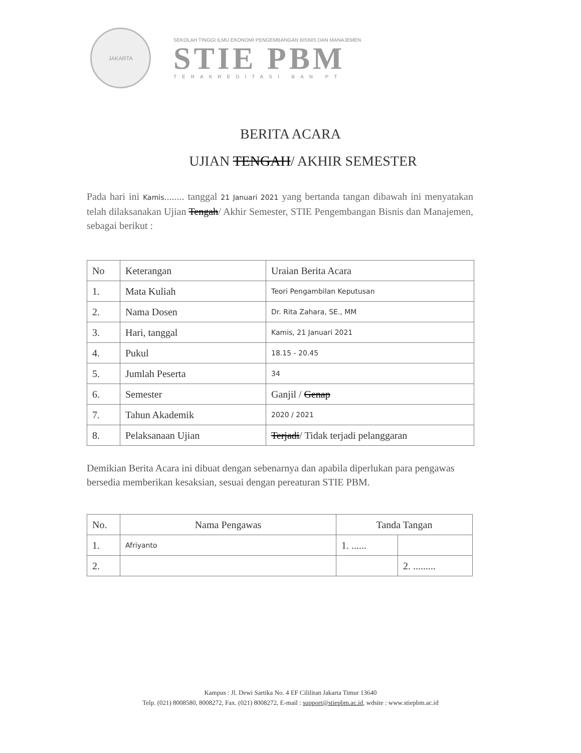JAKARTA
SEKOLAH TINGGI ILMU EKONOMI PENGEMBANGAN BISNIS DAN MANAJEMEN
STIE PBM
TERAKREDITASI BAN PT
BERITA ACARA
UJIAN TENGAH/ AKHIR SEMESTER
Pada hari ini Kamis........ tanggal 21 Januari 2021 yang bertanda tangan dibawah ini menyatakan telah dilaksanakan Ujian Tengah/ Akhir Semester, STIE Pengembangan Bisnis dan Manajemen, sebagai berikut :
| No | Keterangan | Uraian Berita Acara |
| --- | --- | --- |
| 1. | Mata Kuliah | Teori Pengambilan Keputusan |
| 2. | Nama Dosen | Dr. Rita Zahara, SE., MM |
| 3. | Hari, tanggal | Kamis, 21 Januari 2021 |
| 4. | Pukul | 18.15 - 20.45 |
| 5. | Jumlah Peserta | 34 |
| 6. | Semester | Ganjil / Genap |
| 7. | Tahun Akademik | 2020 / 2021 |
| 8. | Pelaksanaan Ujian | Terjadi / Tidak terjadi pelanggaran |
Demikian Berita Acara ini dibuat dengan sebenarnya dan apabila diperlukan para pengawas bersedia memberikan kesaksian, sesuai dengan pereaturan STIE PBM.
| No. | Nama Pengawas | Tanda Tangan | |
| --- | --- | --- | --- |
| 1. | Afriyanto | 1. ...... | |
| 2. | | | 2. ......... |
Kampus : Jl. Dewi Sartika No. 4 EF Cililitan Jakarta Timur 13640
Telp. (021) 8008580, 8008272, Fax. (021) 8008272, E-mail : support@stiepbm.ac.id, wdsite : www.stiepbm.ac.id